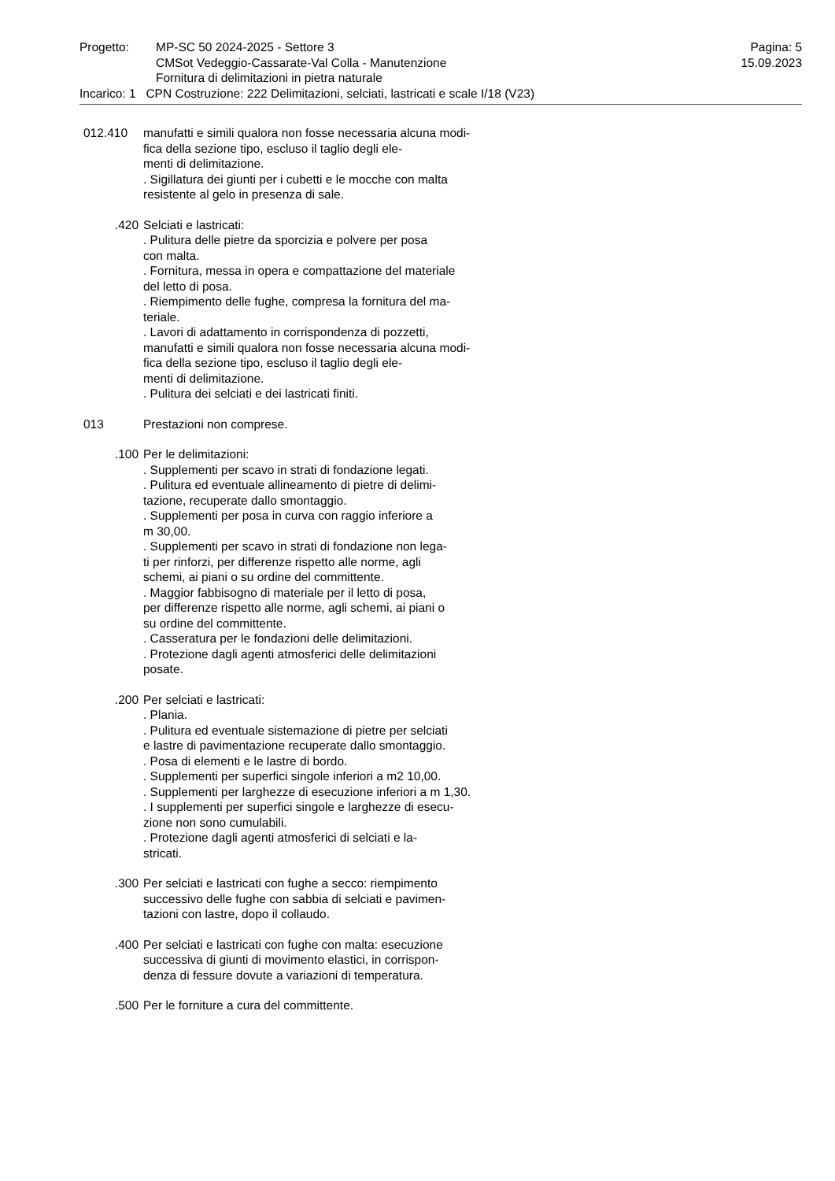Progetto: MP-SC 50 2024-2025 - Settore 3
CMSot Vedeggio-Cassarate-Val Colla - Manutenzione
Fornitura di delimitazioni in pietra naturale
Pagina: 5
15.09.2023
Incarico: 1 CPN Costruzione: 222 Delimitazioni, selciati, lastricati e scale I/18 (V23)
012.410 manufatti e simili qualora non fosse necessaria alcuna modi-
fica della sezione tipo, escluso il taglio degli ele-
menti di delimitazione.
. Sigillatura dei giunti per i cubetti e le mocche con malta
resistente al gelo in presenza di sale.
.420 Selciati e lastricati:
. Pulitura delle pietre da sporcizia e polvere per posa
con malta.
. Fornitura, messa in opera e compattazione del materiale
del letto di posa.
. Riempimento delle fughe, compresa la fornitura del ma-
teriale.
. Lavori di adattamento in corrispondenza di pozzetti,
manufatti e simili qualora non fosse necessaria alcuna modi-
fica della sezione tipo, escluso il taglio degli ele-
menti di delimitazione.
. Pulitura dei selciati e dei lastricati finiti.
013 Prestazioni non comprese.
.100 Per le delimitazioni:
. Supplementi per scavo in strati di fondazione legati.
. Pulitura ed eventuale allineamento di pietre di delimi-
tazione, recuperate dallo smontaggio.
. Supplementi per posa in curva con raggio inferiore a
m 30,00.
. Supplementi per scavo in strati di fondazione non lega-
ti per rinforzi, per differenze rispetto alle norme, agli
schemi, ai piani o su ordine del committente.
. Maggior fabbisogno di materiale per il letto di posa,
per differenze rispetto alle norme, agli schemi, ai piani o
su ordine del committente.
. Casseratura per le fondazioni delle delimitazioni.
. Protezione dagli agenti atmosferici delle delimitazioni
posate.
.200 Per selciati e lastricati:
. Plania.
. Pulitura ed eventuale sistemazione di pietre per selciati
e lastre di pavimentazione recuperate dallo smontaggio.
. Posa di elementi e le lastre di bordo.
. Supplementi per superfici singole inferiori a m2 10,00.
. Supplementi per larghezze di esecuzione inferiori a m 1,30.
. I supplementi per superfici singole e larghezze di esecu-
zione non sono cumulabili.
. Protezione dagli agenti atmosferici di selciati e la-
stricati.
.300 Per selciati e lastricati con fughe a secco: riempimento
successivo delle fughe con sabbia di selciati e pavimen-
tazioni con lastre, dopo il collaudo.
.400 Per selciati e lastricati con fughe con malta: esecuzione
successiva di giunti di movimento elastici, in corrispon-
denza di fessure dovute a variazioni di temperatura.
.500 Per le forniture a cura del committente.